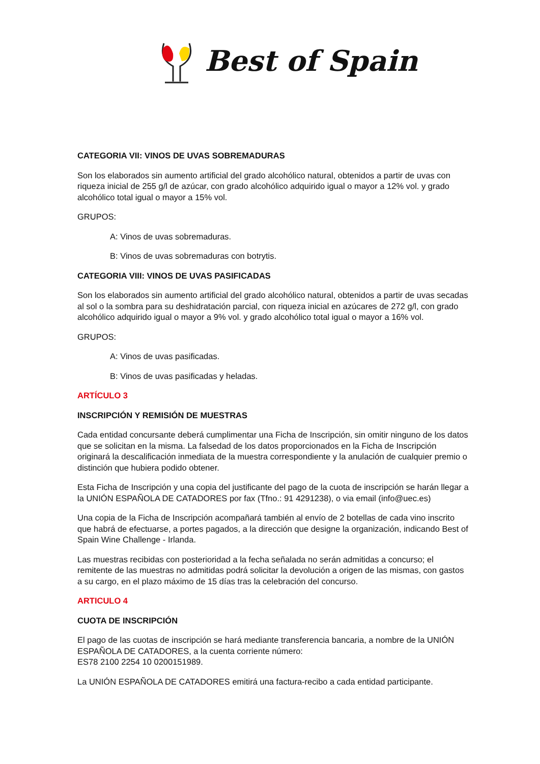Best of Spain
CATEGORIA VII: VINOS DE UVAS SOBREMADURAS
Son los elaborados sin aumento artificial del grado alcohólico natural, obtenidos a partir de uvas con riqueza inicial de 255 g/l de azúcar, con grado alcohólico adquirido igual o mayor a 12% vol. y grado alcohólico total igual o mayor a 15% vol.
GRUPOS:
A: Vinos de uvas sobremaduras.
B: Vinos de uvas sobremaduras con botrytis.
CATEGORIA VIII: VINOS DE UVAS PASIFICADAS
Son los elaborados sin aumento artificial del grado alcohólico natural, obtenidos a partir de uvas secadas al sol o la sombra para su deshidratación parcial, con riqueza inicial en azúcares de 272 g/l, con grado alcohólico adquirido igual o mayor a 9% vol. y grado alcohólico total igual o mayor a 16% vol.
GRUPOS:
A: Vinos de uvas pasificadas.
B: Vinos de uvas pasificadas y heladas.
ARTÍCULO 3
INSCRIPCIÓN Y REMISIÓN DE MUESTRAS
Cada entidad concursante deberá cumplimentar una Ficha de Inscripción, sin omitir ninguno de los datos que se solicitan en la misma. La falsedad de los datos proporcionados en la Ficha de Inscripción originará la descalificación inmediata de la muestra correspondiente y la anulación de cualquier premio o distinción que hubiera podido obtener.
Esta Ficha de Inscripción y una copia del justificante del pago de la cuota de inscripción se harán llegar a la UNIÓN ESPAÑOLA DE CATADORES por fax (Tfno.: 91 4291238), o via email (info@uec.es)
Una copia de la Ficha de Inscripción acompañará también al envío de 2 botellas de cada vino inscrito que habrá de efectuarse, a portes pagados, a la dirección que designe la organización, indicando Best of Spain Wine Challenge - Irlanda.
Las muestras recibidas con posterioridad a la fecha señalada no serán admitidas a concurso; el remitente de las muestras no admitidas podrá solicitar la devolución a origen de las mismas, con gastos a su cargo, en el plazo máximo de 15 días tras la celebración del concurso.
ARTICULO 4
CUOTA DE INSCRIPCIÓN
El pago de las cuotas de inscripción se hará mediante transferencia bancaria, a nombre de la UNIÓN ESPAÑOLA DE CATADORES, a la cuenta corriente número:
ES78 2100 2254 10 0200151989.
La UNIÓN ESPAÑOLA DE CATADORES emitirá una factura-recibo a cada entidad participante.